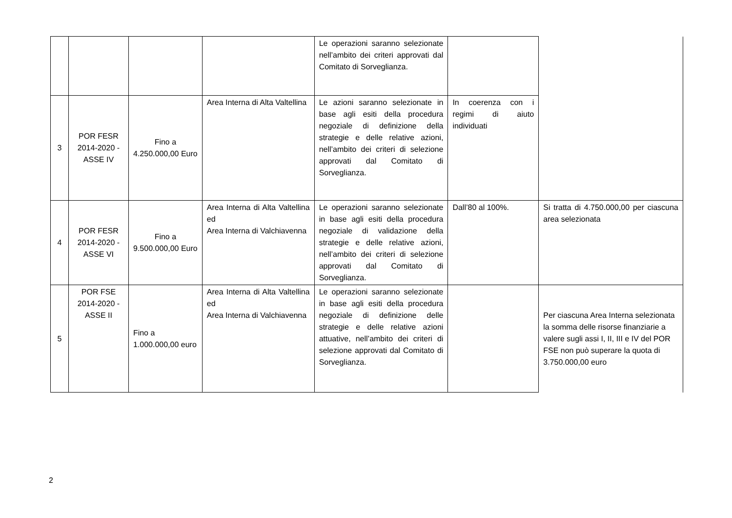| | | | | Le operazioni saranno selezionate nell’ambito dei criteri approvati dal Comitato di Sorveglianza. | | |
| 3 | POR FESR 2014-2020 - ASSE IV | Fino a 4.250.000,00 Euro | Area Interna di Alta Valtellina | Le azioni saranno selezionate in base agli esiti della procedura negoziale di definizione della strategie e delle relative azioni, nell’ambito dei criteri di selezione approvati dal Comitato di Sorveglianza. | In coerenza con i regimi di aiuto individuati | |
| 4 | POR FESR 2014-2020 - ASSE VI | Fino a 9.500.000,00 Euro | Area Interna di Alta Valtellina ed Area Interna di Valchiavenna | Le operazioni saranno selezionate in base agli esiti della procedura negoziale di validazione della strategie e delle relative azioni, nell’ambito dei criteri di selezione approvati dal Comitato di Sorveglianza. | Dall’80 al 100%. | Si tratta di 4.750.000,00 per ciascuna area selezionata |
| 5 | POR FSE 2014-2020 - ASSE II | Fino a 1.000.000,00 euro | Area Interna di Alta Valtellina ed Area Interna di Valchiavenna | Le operazioni saranno selezionate in base agli esiti della procedura negoziale di definizione delle strategie e delle relative azioni attuative, nell’ambito dei criteri di selezione approvati dal Comitato di Sorveglianza. | | Per ciascuna Area Interna selezionata la somma delle risorse finanziarie a valere sugli assi I, II, III e IV del POR FSE non può superare la quota di 3.750.000,00 euro |
2